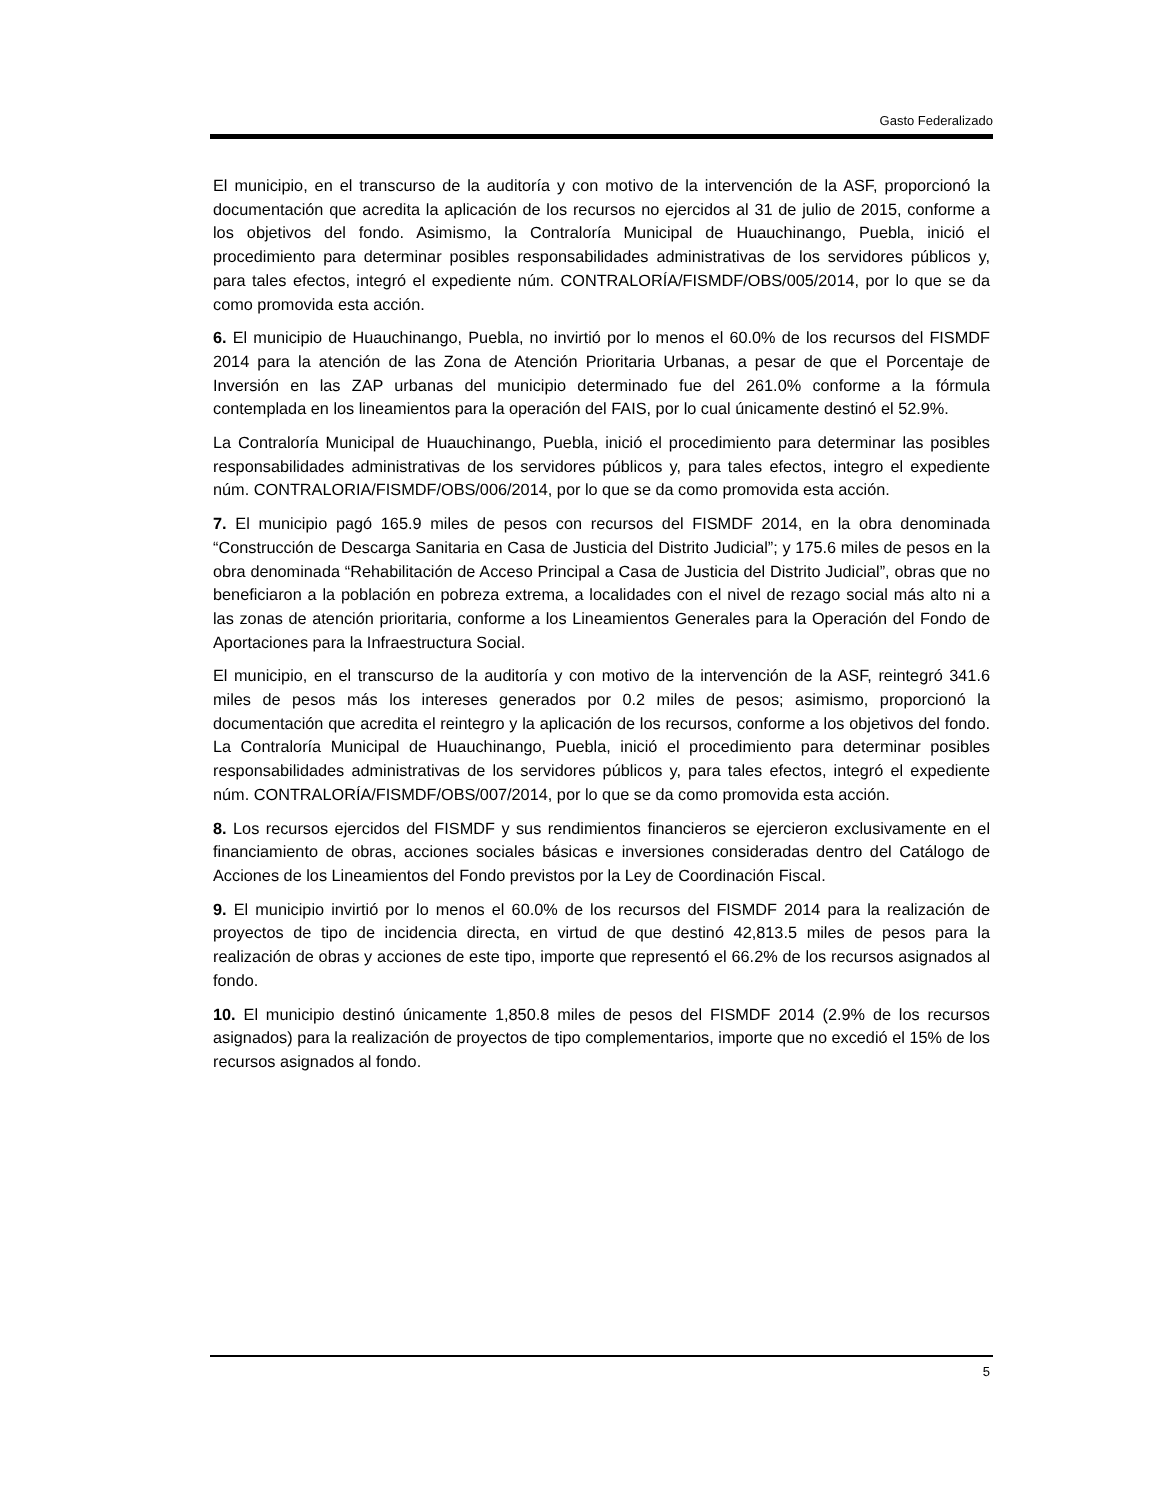Gasto Federalizado
El municipio, en el transcurso de la auditoría y con motivo de la intervención de la ASF, proporcionó la documentación que acredita la aplicación de los recursos no ejercidos al 31 de julio de 2015, conforme a los objetivos del fondo. Asimismo, la Contraloría Municipal de Huauchinango, Puebla, inició el procedimiento para determinar posibles responsabilidades administrativas de los servidores públicos y, para tales efectos, integró el expediente núm. CONTRALORÍA/FISMDF/OBS/005/2014, por lo que se da como promovida esta acción.
6. El municipio de Huauchinango, Puebla, no invirtió por lo menos el 60.0% de los recursos del FISMDF 2014 para la atención de las Zona de Atención Prioritaria Urbanas, a pesar de que el Porcentaje de Inversión en las ZAP urbanas del municipio determinado fue del 261.0% conforme a la fórmula contemplada en los lineamientos para la operación del FAIS, por lo cual únicamente destinó el 52.9%.
La Contraloría Municipal de Huauchinango, Puebla, inició el procedimiento para determinar las posibles responsabilidades administrativas de los servidores públicos y, para tales efectos, integro el expediente núm. CONTRALORIA/FISMDF/OBS/006/2014, por lo que se da como promovida esta acción.
7. El municipio pagó 165.9 miles de pesos con recursos del FISMDF 2014, en la obra denominada “Construcción de Descarga Sanitaria en Casa de Justicia del Distrito Judicial”; y 175.6 miles de pesos en la obra denominada “Rehabilitación de Acceso Principal a Casa de Justicia del Distrito Judicial”, obras que no beneficiaron a la población en pobreza extrema, a localidades con el nivel de rezago social más alto ni a las zonas de atención prioritaria, conforme a los Lineamientos Generales para la Operación del Fondo de Aportaciones para la Infraestructura Social.
El municipio, en el transcurso de la auditoría y con motivo de la intervención de la ASF, reintegró 341.6 miles de pesos más los intereses generados por 0.2 miles de pesos; asimismo, proporcionó la documentación que acredita el reintegro y la aplicación de los recursos, conforme a los objetivos del fondo. La Contraloría Municipal de Huauchinango, Puebla, inició el procedimiento para determinar posibles responsabilidades administrativas de los servidores públicos y, para tales efectos, integró el expediente núm. CONTRALORÍA/FISMDF/OBS/007/2014, por lo que se da como promovida esta acción.
8. Los recursos ejercidos del FISMDF y sus rendimientos financieros se ejercieron exclusivamente en el financiamiento de obras, acciones sociales básicas e inversiones consideradas dentro del Catálogo de Acciones de los Lineamientos del Fondo previstos por la Ley de Coordinación Fiscal.
9. El municipio invirtió por lo menos el 60.0% de los recursos del FISMDF 2014 para la realización de proyectos de tipo de incidencia directa, en virtud de que destinó 42,813.5 miles de pesos para la realización de obras y acciones de este tipo, importe que representó el 66.2% de los recursos asignados al fondo.
10. El municipio destinó únicamente 1,850.8 miles de pesos del FISMDF 2014 (2.9% de los recursos asignados) para la realización de proyectos de tipo complementarios, importe que no excedió el 15% de los recursos asignados al fondo.
5